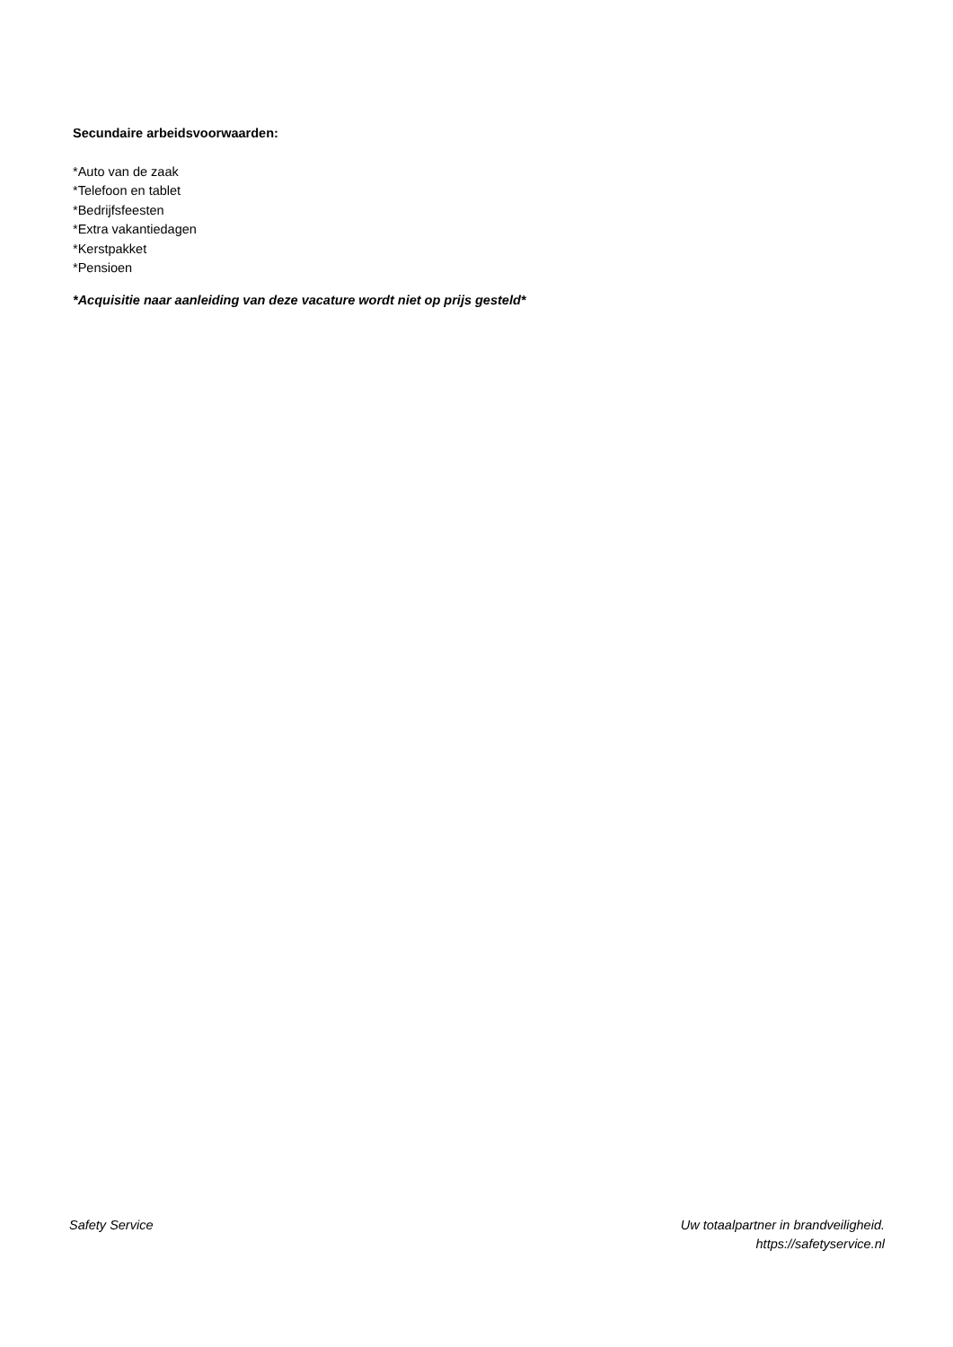Secundaire arbeidsvoorwaarden:
*Auto van de zaak
*Telefoon en tablet
*Bedrijfsfeesten
*Extra vakantiedagen
*Kerstpakket
*Pensioen
*Acquisitie naar aanleiding van deze vacature wordt niet op prijs gesteld*
Safety Service Uw totaalpartner in brandveiligheid.
https://safetyservice.nl